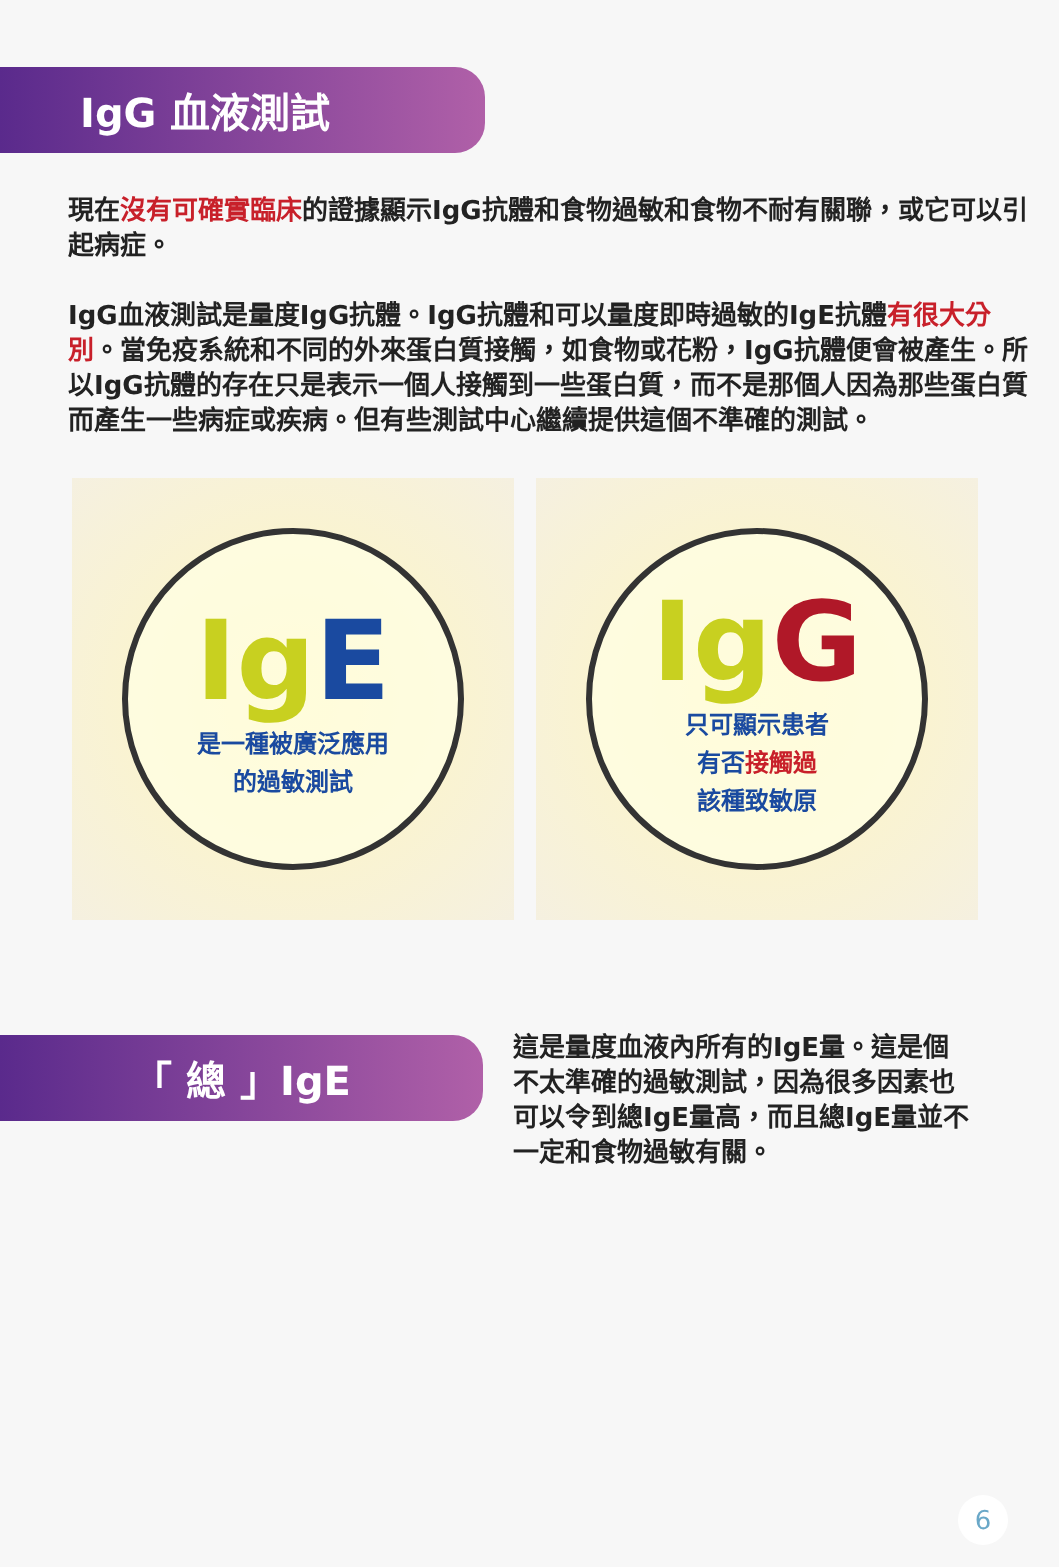IgG 血液測試
現在沒有可確實臨床的證據顯示IgG抗體和食物過敏和食物不耐有關聯，或它可以引起病症。
IgG血液測試是量度IgG抗體。IgG抗體和可以量度即時過敏的IgE抗體有很大分別。當免疫系統和不同的外來蛋白質接觸，如食物或花粉，IgG抗體便會被產生。所以IgG抗體的存在只是表示一個人接觸到一些蛋白質，而不是那個人因為那些蛋白質而產生一些病症或疾病。但有些測試中心繼續提供這個不準確的測試。
IgE
是一種被廣泛應用
的過敏測試
IgG
只可顯示患者
有否接觸過
該種致敏原
「 總 」IgE
這是量度血液內所有的IgE量。這是個不太準確的過敏測試，因為很多因素也可以令到總IgE量高，而且總IgE量並不一定和食物過敏有關。
6